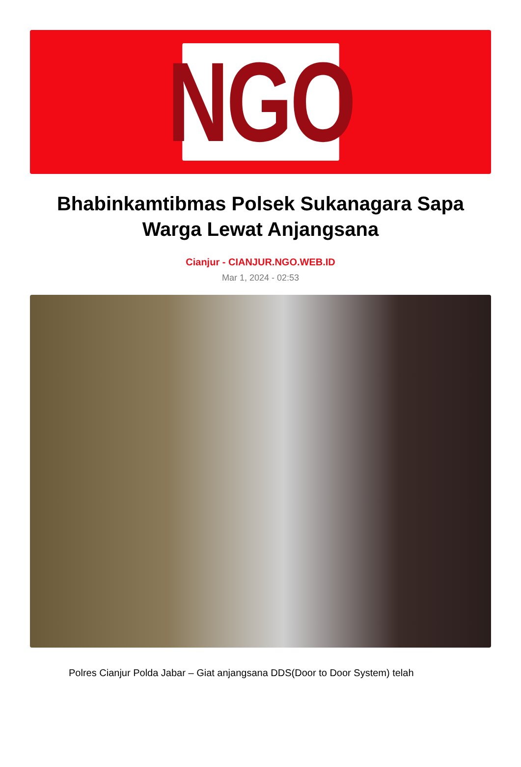NGO
Bhabinkamtibmas Polsek Sukanagara Sapa Warga Lewat Anjangsana
Cianjur - CIANJUR.NGO.WEB.ID
Mar 1, 2024 - 02:53
Polres Cianjur Polda Jabar – Giat anjangsana DDS(Door to Door System) telah